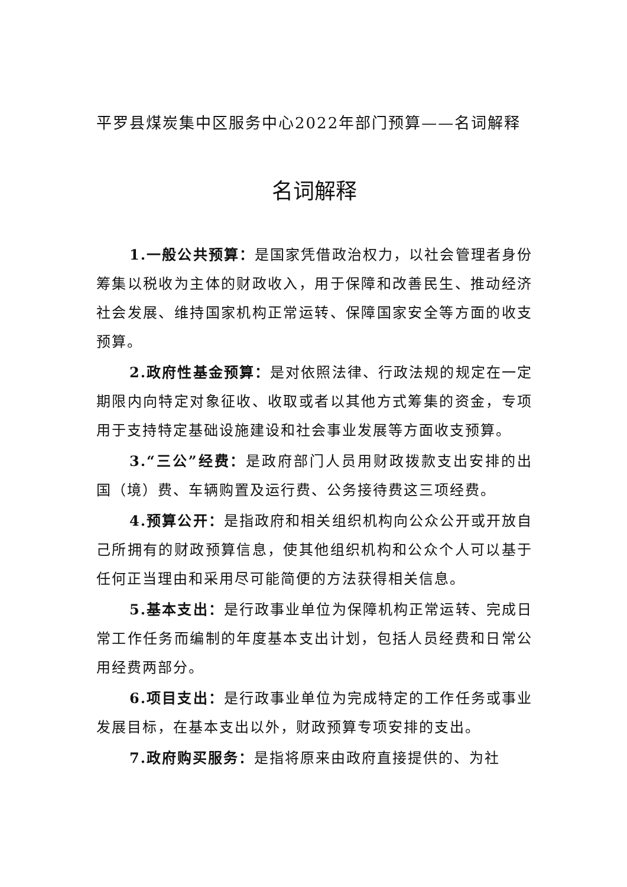平罗县煤炭集中区服务中心2022年部门预算——名词解释
名词解释
1.一般公共预算：是国家凭借政治权力，以社会管理者身份筹集以税收为主体的财政收入，用于保障和改善民生、推动经济社会发展、维持国家机构正常运转、保障国家安全等方面的收支预算。
2.政府性基金预算：是对依照法律、行政法规的规定在一定期限内向特定对象征收、收取或者以其他方式筹集的资金，专项用于支持特定基础设施建设和社会事业发展等方面收支预算。
3.“三公”经费：是政府部门人员用财政拨款支出安排的出国（境）费、车辆购置及运行费、公务接待费这三项经费。
4.预算公开：是指政府和相关组织机构向公众公开或开放自己所拥有的财政预算信息，使其他组织机构和公众个人可以基于任何正当理由和采用尽可能简便的方法获得相关信息。
5.基本支出：是行政事业单位为保障机构正常运转、完成日常工作任务而编制的年度基本支出计划，包括人员经费和日常公用经费两部分。
6.项目支出：是行政事业单位为完成特定的工作任务或事业发展目标，在基本支出以外，财政预算专项安排的支出。
7.政府购买服务：是指将原来由政府直接提供的、为社